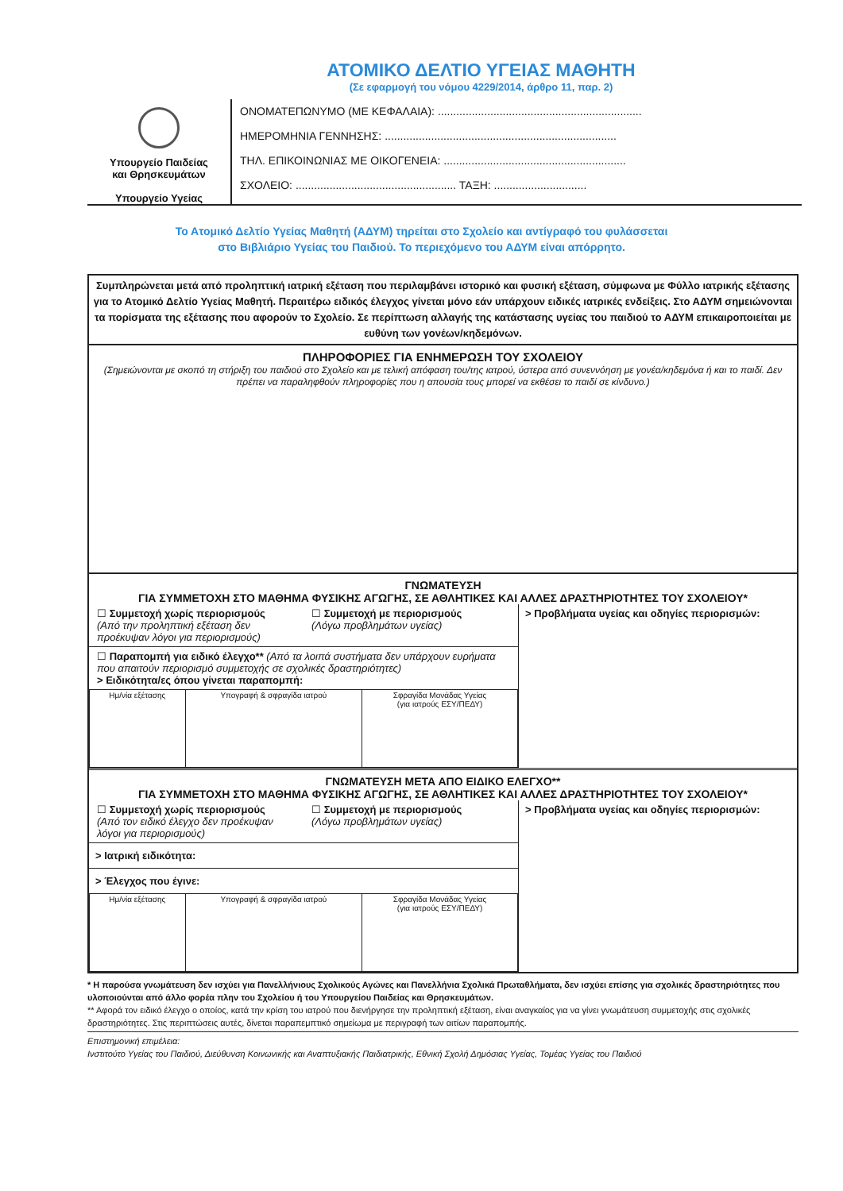ΑΤΟΜΙΚΟ ΔΕΛΤΙΟ ΥΓΕΙΑΣ ΜΑΘΗΤΗ
(Σε εφαρμογή του νόμου 4229/2014, άρθρο 11, παρ. 2)
Υπουργείο Παιδείας
και Θρησκευμάτων
Υπουργείο Υγείας
ΟΝΟΜΑΤΕΠΩΝΥΜΟ (ΜΕ ΚΕΦΑΛΑΙΑ): ..................................................................
ΗΜΕΡΟΜΗΝΙΑ ΓΕΝΝΗΣΗΣ: ...........................................................................
ΤΗΛ. ΕΠΙΚΟΙΝΩΝΙΑΣ ΜΕ ΟΙΚΟΓΕΝΕΙΑ: ...........................................................
ΣΧΟΛΕΙΟ: .................................................... ΤΑΞΗ: ..............................
Το Ατομικό Δελτίο Υγείας Μαθητή (ΑΔΥΜ) τηρείται στο Σχολείο και αντίγραφό του φυλάσσεται
στο Βιβλιάριο Υγείας του Παιδιού. Το περιεχόμενο του ΑΔΥΜ είναι απόρρητο.
Συμπληρώνεται μετά από προληπτική ιατρική εξέταση που περιλαμβάνει ιστορικό και φυσική εξέταση, σύμφωνα με Φύλλο ιατρικής εξέτασης για το Ατομικό Δελτίο Υγείας Μαθητή. Περαιτέρω ειδικός έλεγχος γίνεται μόνο εάν υπάρχουν ειδικές ιατρικές ενδείξεις. Στο ΑΔΥΜ σημειώνονται τα πορίσματα της εξέτασης που αφορούν το Σχολείο. Σε περίπτωση αλλαγής της κατάστασης υγείας του παιδιού το ΑΔΥΜ επικαιροποιείται με ευθύνη των γονέων/κηδεμόνων.
ΠΛΗΡΟΦΟΡΙΕΣ ΓΙΑ ΕΝΗΜΕΡΩΣΗ ΤΟΥ ΣΧΟΛΕΙΟΥ
(Σημειώνονται με σκοπό τη στήριξη του παιδιού στο Σχολείο και με τελική απόφαση του/της ιατρού, ύστερα από συνεννόηση με γονέα/κηδεμόνα ή και το παιδί. Δεν πρέπει να παραληφθούν πληροφορίες που η απουσία τους μπορεί να εκθέσει το παιδί σε κίνδυνο.)
ΓΝΩΜΑΤΕΥΣΗ
ΓΙΑ ΣΥΜΜΕΤΟΧΗ ΣΤΟ ΜΑΘΗΜΑ ΦΥΣΙΚΗΣ ΑΓΩΓΗΣ, ΣΕ ΑΘΛΗΤΙΚΕΣ ΚΑΙ ΑΛΛΕΣ ΔΡΑΣΤΗΡΙΟΤΗΤΕΣ ΤΟΥ ΣΧΟΛΕΙΟΥ*
☐ Συμμετοχή χωρίς περιορισμούς
(Από την προληπτική εξέταση δεν προέκυψαν λόγοι για περιορισμούς)
☐ Συμμετοχή με περιορισμούς
(Λόγω προβλημάτων υγείας)
☐ Παραπομπή για ειδικό έλεγχο** (Από τα λοιπά συστήματα δεν υπάρχουν ευρήματα που απαιτούν περιορισμό συμμετοχής σε σχολικές δραστηριότητες)
> Ειδικότητα/ες όπου γίνεται παραπομπή:
| Ημ/νία εξέτασης | Υπογραφή & σφραγίδα ιατρού | Σφραγίδα Μονάδας Υγείας (για ιατρούς ΕΣΥ/ΠΕΔΥ) |
> Προβλήματα υγείας και οδηγίες περιορισμών:
ΓΝΩΜΑΤΕΥΣΗ ΜΕΤΑ ΑΠΟ ΕΙΔΙΚΟ ΕΛΕΓΧΟ**
ΓΙΑ ΣΥΜΜΕΤΟΧΗ ΣΤΟ ΜΑΘΗΜΑ ΦΥΣΙΚΗΣ ΑΓΩΓΗΣ, ΣΕ ΑΘΛΗΤΙΚΕΣ ΚΑΙ ΑΛΛΕΣ ΔΡΑΣΤΗΡΙΟΤΗΤΕΣ ΤΟΥ ΣΧΟΛΕΙΟΥ*
☐ Συμμετοχή χωρίς περιορισμούς
(Από τον ειδικό έλεγχο δεν προέκυψαν λόγοι για περιορισμούς)
☐ Συμμετοχή με περιορισμούς
(Λόγω προβλημάτων υγείας)
> Ιατρική ειδικότητα:
> Έλεγχος που έγινε:
| Ημ/νία εξέτασης | Υπογραφή & σφραγίδα ιατρού | Σφραγίδα Μονάδας Υγείας (για ιατρούς ΕΣΥ/ΠΕΔΥ) |
> Προβλήματα υγείας και οδηγίες περιορισμών:
* Η παρούσα γνωμάτευση δεν ισχύει για Πανελλήνιους Σχολικούς Αγώνες και Πανελλήνια Σχολικά Πρωταθλήματα, δεν ισχύει επίσης για σχολικές δραστηριότητες που υλοποιούνται από άλλο φορέα πλην του Σχολείου ή του Υπουργείου Παιδείας και Θρησκευμάτων.
** Αφορά τον ειδικό έλεγχο ο οποίος, κατά την κρίση του ιατρού που διενήργησε την προληπτική εξέταση, είναι αναγκαίος για να γίνει γνωμάτευση συμμετοχής στις σχολικές δραστηριότητες. Στις περιπτώσεις αυτές, δίνεται παραπεμπτικό σημείωμα με περιγραφή των αιτίων παραπομπής.
Επιστημονική επιμέλεια:
Ινστιτούτο Υγείας του Παιδιού, Διεύθυνση Κοινωνικής και Αναπτυξιακής Παιδιατρικής, Εθνική Σχολή Δημόσιας Υγείας, Τομέας Υγείας του Παιδιού